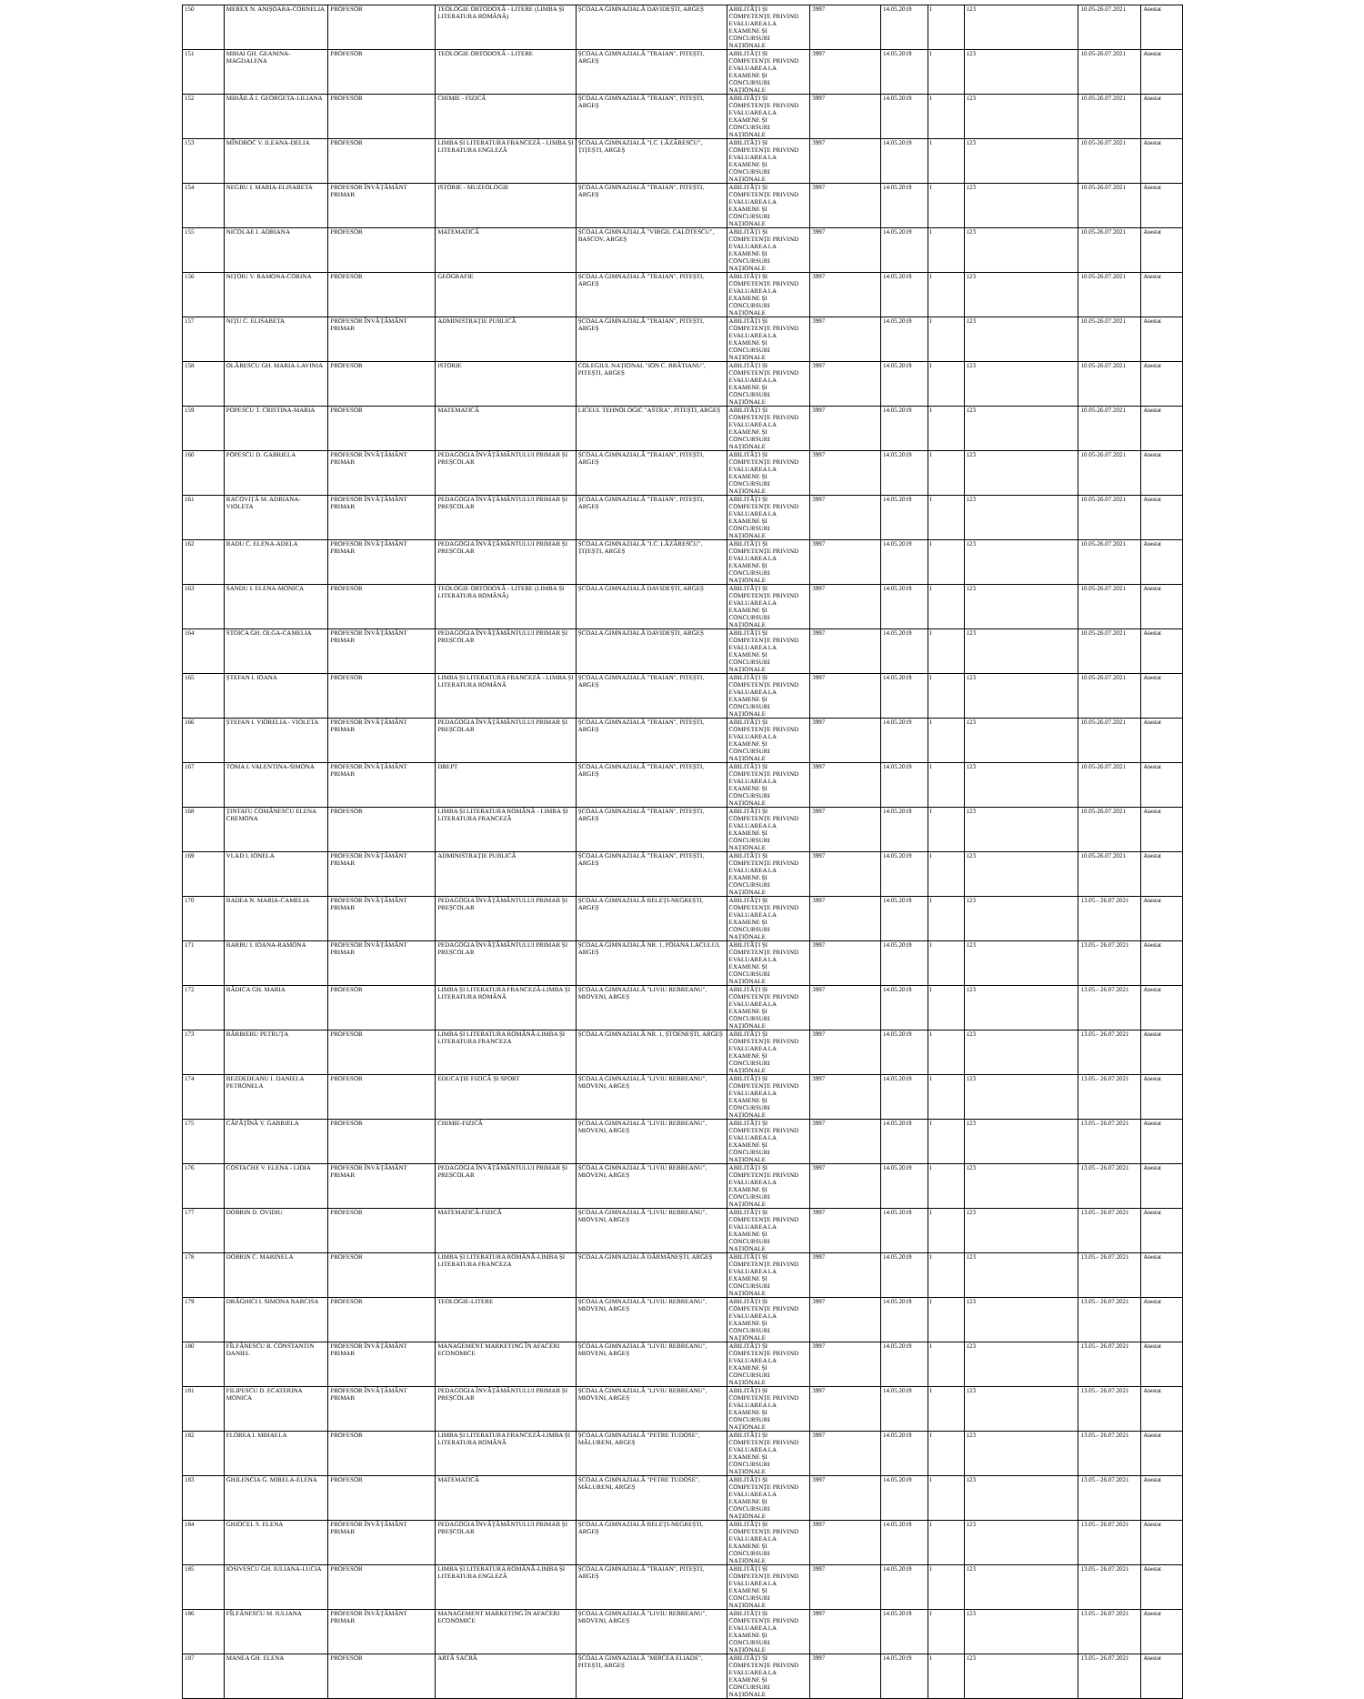| 150 | MEREX N. ANIȘOARA-CORNELIA | PROFESOR | TEOLOGIE ORTODOXĂ - LITERE (LIMBA ȘI LITERATURA ROMÂNĂ) | ȘCOALA GIMNAZIALĂ DAVIDEȘTI, ARGEȘ | ABILITĂȚI ȘI COMPETENȚE PRIVIND EVALUAREA LA EXAMENE ȘI CONCURSURI NAȚIONALE | 3997 | 14.05.2019 | I | 123 | 10.05-26.07.2021 | Atestat |
| 151 | MIHAI GH. GEANINA-MAGDALENA | PROFESOR | TEOLOGIE ORTODOXĂ - LITERE | ȘCOALA GIMNAZIALĂ "TRAIAN", PITEȘTI, ARGEȘ | ABILITĂȚI ȘI COMPETENȚE PRIVIND EVALUAREA LA EXAMENE ȘI CONCURSURI NAȚIONALE | 3997 | 14.05.2019 | I | 123 | 10.05-26.07.2021 | Atestat |
| 152 | MIHĂILĂ I. GEORGETA-LILIANA | PROFESOR | CHIMIE - FIZICĂ | ȘCOALA GIMNAZIALĂ "TRAIAN", PITEȘTI, ARGEȘ | ABILITĂȚI ȘI COMPETENȚE PRIVIND EVALUAREA LA EXAMENE ȘI CONCURSURI NAȚIONALE | 3997 | 14.05.2019 | I | 123 | 10.05-26.07.2021 | Atestat |
| 153 | MÎNDROC V. ILEANA-DELIA | PROFESOR | LIMBA ȘI LITERATURA FRANCEZĂ - LIMBA ȘI LITERATURA ENGLEZĂ | ȘCOALA GIMNAZIALĂ "I.C. LĂZĂRESCU", ȚIȚEȘTI, ARGEȘ | ABILITĂȚI ȘI COMPETENȚE PRIVIND EVALUAREA LA EXAMENE ȘI CONCURSURI NAȚIONALE | 3997 | 14.05.2019 | I | 123 | 10.05-26.07.2021 | Atestat |
| 154 | NEGRU I. MARIA-ELISABETA | PROFESOR ÎNVĂȚĂMÂNT PRIMAR | ISTORIE - MUZEOLOGIE | ȘCOALA GIMNAZIALĂ "TRAIAN", PITEȘTI, ARGEȘ | ABILITĂȚI ȘI COMPETENȚE PRIVIND EVALUAREA LA EXAMENE ȘI CONCURSURI NAȚIONALE | 3997 | 14.05.2019 | I | 123 | 10.05-26.07.2021 | Atestat |
| 155 | NICOLAE I. ADRIANA | PROFESOR | MATEMATICĂ | ȘCOALA GIMNAZIALĂ "VIRGIL CALOTESCU", BASCOV, ARGEȘ | ABILITĂȚI ȘI COMPETENȚE PRIVIND EVALUAREA LA EXAMENE ȘI CONCURSURI NAȚIONALE | 3997 | 14.05.2019 | I | 123 | 10.05-26.07.2021 | Atestat |
| 156 | NIȚOIU V. RAMONA-CORINA | PROFESOR | GEOGRAFIE | ȘCOALA GIMNAZIALĂ "TRAIAN", PITEȘTI, ARGEȘ | ABILITĂȚI ȘI COMPETENȚE PRIVIND EVALUAREA LA EXAMENE ȘI CONCURSURI NAȚIONALE | 3997 | 14.05.2019 | I | 123 | 10.05-26.07.2021 | Atestat |
| 157 | NIȚU C. ELISABETA | PROFESOR ÎNVĂȚĂMÂNT PRIMAR | ADMINISTRAȚIE PUBLICĂ | ȘCOALA GIMNAZIALĂ "TRAIAN", PITEȘTI, ARGEȘ | ABILITĂȚI ȘI COMPETENȚE PRIVIND EVALUAREA LA EXAMENE ȘI CONCURSURI NAȚIONALE | 3997 | 14.05.2019 | I | 123 | 10.05-26.07.2021 | Atestat |
| 158 | OLĂRESCU GH. MARIA-LAVINIA | PROFESOR | ISTORIE | COLEGIUL NAȚIONAL "ION C. BRĂTIANU", PITEȘTI, ARGEȘ | ABILITĂȚI ȘI COMPETENȚE PRIVIND EVALUAREA LA EXAMENE ȘI CONCURSURI NAȚIONALE | 3997 | 14.05.2019 | I | 123 | 10.05-26.07.2021 | Atestat |
| 159 | POPESCU T. CRISTINA-MARIA | PROFESOR | MATEMATICĂ | LICEUL TEHNOLOGIC "ASTRA", PITEȘTI, ARGEȘ | ABILITĂȚI ȘI COMPETENȚE PRIVIND EVALUAREA LA EXAMENE ȘI CONCURSURI NAȚIONALE | 3997 | 14.05.2019 | I | 123 | 10.05-26.07.2021 | Atestat |
| 160 | POPESCU D. GABRIELA | PROFESOR ÎNVĂȚĂMÂNT PRIMAR | PEDAGOGIA ÎNVĂȚĂMÂNTULUI PRIMAR ȘI PREȘCOLAR | ȘCOALA GIMNAZIALĂ "TRAIAN", PITEȘTI, ARGEȘ | ABILITĂȚI ȘI COMPETENȚE PRIVIND EVALUAREA LA EXAMENE ȘI CONCURSURI NAȚIONALE | 3997 | 14.05.2019 | I | 123 | 10.05-26.07.2021 | Atestat |
| 161 | RACOVIȚĂ M. ADRIANA-VIOLETA | PROFESOR ÎNVĂȚĂMÂNT PRIMAR | PEDAGOGIA ÎNVĂȚĂMÂNTULUI PRIMAR ȘI PREȘCOLAR | ȘCOALA GIMNAZIALĂ "TRAIAN", PITEȘTI, ARGEȘ | ABILITĂȚI ȘI COMPETENȚE PRIVIND EVALUAREA LA EXAMENE ȘI CONCURSURI NAȚIONALE | 3997 | 14.05.2019 | I | 123 | 10.05-26.07.2021 | Atestat |
| 162 | RADU C. ELENA-ADELA | PROFESOR ÎNVĂȚĂMÂNT PRIMAR | PEDAGOGIA ÎNVĂȚĂMÂNTULUI PRIMAR ȘI PREȘCOLAR | ȘCOALA GIMNAZIALĂ "I.C. LĂZĂRESCU", ȚIȚEȘTI, ARGEȘ | ABILITĂȚI ȘI COMPETENȚE PRIVIND EVALUAREA LA EXAMENE ȘI CONCURSURI NAȚIONALE | 3997 | 14.05.2019 | I | 123 | 10.05-26.07.2021 | Atestat |
| 163 | SANDU I. ELENA-MONICA | PROFESOR | TEOLOGIE ORTODOXĂ - LITERE (LIMBA ȘI LITERATURA ROMÂNĂ) | ȘCOALA GIMNAZIALĂ DAVIDEȘTI, ARGEȘ | ABILITĂȚI ȘI COMPETENȚE PRIVIND EVALUAREA LA EXAMENE ȘI CONCURSURI NAȚIONALE | 3997 | 14.05.2019 | I | 123 | 10.05-26.07.2021 | Atestat |
| 164 | STOICA GH. OLGA-CAMELIA | PROFESOR ÎNVĂȚĂMÂNT PRIMAR | PEDAGOGIA ÎNVĂȚĂMÂNTULUI PRIMAR ȘI PREȘCOLAR | ȘCOALA GIMNAZIALĂ DAVIDEȘTI, ARGEȘ | ABILITĂȚI ȘI COMPETENȚE PRIVIND EVALUAREA LA EXAMENE ȘI CONCURSURI NAȚIONALE | 3997 | 14.05.2019 | I | 123 | 10.05-26.07.2021 | Atestat |
| 165 | ȘTEFAN I. IOANA | PROFESOR | LIMBA ȘI LITERATURA FRANCEZĂ - LIMBA ȘI LITERATURA ROMÂNĂ | ȘCOALA GIMNAZIALĂ "TRAIAN", PITEȘTI, ARGEȘ | ABILITĂȚI ȘI COMPETENȚE PRIVIND EVALUAREA LA EXAMENE ȘI CONCURSURI NAȚIONALE | 3997 | 14.05.2019 | I | 123 | 10.05-26.07.2021 | Atestat |
| 166 | ȘTEFAN I. VIORELIA - VIOLETA | PROFESOR ÎNVĂȚĂMÂNT PRIMAR | PEDAGOGIA ÎNVĂȚĂMÂNTULUI PRIMAR ȘI PREȘCOLAR | ȘCOALA GIMNAZIALĂ "TRAIAN", PITEȘTI, ARGEȘ | ABILITĂȚI ȘI COMPETENȚE PRIVIND EVALUAREA LA EXAMENE ȘI CONCURSURI NAȚIONALE | 3997 | 14.05.2019 | I | 123 | 10.05-26.07.2021 | Atestat |
| 167 | TOMA I. VALENTINA-SIMONA | PROFESOR ÎNVĂȚĂMÂNT PRIMAR | DREPT | ȘCOALA GIMNAZIALĂ "TRAIAN", PITEȘTI, ARGEȘ | ABILITĂȚI ȘI COMPETENȚE PRIVIND EVALUAREA LA EXAMENE ȘI CONCURSURI NAȚIONALE | 3997 | 14.05.2019 | I | 123 | 10.05-26.07.2021 | Atestat |
| 168 | ȚINTATU COMĂNESCU ELENA CREMONA | PROFESOR | LIMBA ȘI LITERATURA ROMÂNĂ - LIMBA ȘI LITERATURA FRANCEZĂ | ȘCOALA GIMNAZIALĂ "TRAIAN", PITEȘTI, ARGEȘ | ABILITĂȚI ȘI COMPETENȚE PRIVIND EVALUAREA LA EXAMENE ȘI CONCURSURI NAȚIONALE | 3997 | 14.05.2019 | I | 123 | 10.05-26.07.2021 | Atestat |
| 169 | VLAD I. IONELA | PROFESOR ÎNVĂȚĂMÂNT PRIMAR | ADMINISTRAȚIE PUBLICĂ | ȘCOALA GIMNAZIALĂ "TRAIAN", PITEȘTI, ARGEȘ | ABILITĂȚI ȘI COMPETENȚE PRIVIND EVALUAREA LA EXAMENE ȘI CONCURSURI NAȚIONALE | 3997 | 14.05.2019 | I | 123 | 10.05-26.07.2021 | Atestat |
| 170 | BADEA N. MARIA-CAMELIA | PROFESOR ÎNVĂȚĂMÂNT PRIMAR | PEDAGOGIA ÎNVĂȚĂMÂNTULUI PRIMAR ȘI PREȘCOLAR | ȘCOALA GIMNAZIALĂ BELEȚI-NEGREȘTI, ARGEȘ | ABILITĂȚI ȘI COMPETENȚE PRIVIND EVALUAREA LA EXAMENE ȘI CONCURSURI NAȚIONALE | 3997 | 14.05.2019 | I | 123 | 13.05.- 26.07.2021 | Atestat |
| 171 | BARBU I. IOANA-RAMONA | PROFESOR ÎNVĂȚĂMÂNT PRIMAR | PEDAGOGIA ÎNVĂȚĂMÂNTULUI PRIMAR ȘI PREȘCOLAR | ȘCOALA GIMNAZIALĂ NR. 1, POIANA LACULUI, ARGEȘ | ABILITĂȚI ȘI COMPETENȚE PRIVIND EVALUAREA LA EXAMENE ȘI CONCURSURI NAȚIONALE | 3997 | 14.05.2019 | I | 123 | 13.05.- 26.07.2021 | Atestat |
| 172 | BĂDICA GH. MARIA | PROFESOR | LIMBA ȘI LITERATURA FRANCEZĂ-LIMBA ȘI LITERATURA ROMÂNĂ | ȘCOALA GIMNAZIALĂ "LIVIU REBREANU", MIOVENI, ARGEȘ | ABILITĂȚI ȘI COMPETENȚE PRIVIND EVALUAREA LA EXAMENE ȘI CONCURSURI NAȚIONALE | 3997 | 14.05.2019 | I | 123 | 13.05.- 26.07.2021 | Atestat |
| 173 | BĂRBIERU PETRUȚA | PROFESOR | LIMBA ȘI LITERATURA ROMÂNĂ-LIMBA ȘI LITERATURA FRANCEZA | ȘCOALA GIMNAZIALĂ NR. 1, ȘTOENEȘTI, ARGEȘ | ABILITĂȚI ȘI COMPETENȚE PRIVIND EVALUAREA LA EXAMENE ȘI CONCURSURI NAȚIONALE | 3997 | 14.05.2019 | I | 123 | 13.05.- 26.07.2021 | Atestat |
| 174 | BEZDEDEANU I. DANIELA PETRONELA | PROFESOR | EDUCAȚIE FIZICĂ ȘI SPORT | ȘCOALA GIMNAZIALĂ "LIVIU REBREANU", MIOVENI, ARGEȘ | ABILITĂȚI ȘI COMPETENȚE PRIVIND EVALUAREA LA EXAMENE ȘI CONCURSURI NAȚIONALE | 3997 | 14.05.2019 | I | 123 | 13.05.- 26.07.2021 | Atestat |
| 175 | CĂPĂȚÎNĂ V. GABRIELA | PROFESOR | CHIMIE-FIZICĂ | ȘCOALA GIMNAZIALĂ "LIVIU REBREANU", MIOVENI, ARGEȘ | ABILITĂȚI ȘI COMPETENȚE PRIVIND EVALUAREA LA EXAMENE ȘI CONCURSURI NAȚIONALE | 3997 | 14.05.2019 | I | 123 | 13.05.- 26.07.2021 | Atestat |
| 176 | COSTACHE V. ELENA - LIDIA | PROFESOR ÎNVĂȚĂMÂNT PRIMAR | PEDAGOGIA ÎNVĂȚĂMÂNTULUI PRIMAR ȘI PREȘCOLAR | ȘCOALA GIMNAZIALĂ "LIVIU REBREANU", MIOVENI, ARGEȘ | ABILITĂȚI ȘI COMPETENȚE PRIVIND EVALUAREA LA EXAMENE ȘI CONCURSURI NAȚIONALE | 3997 | 14.05.2019 | I | 123 | 13.05.- 26.07.2021 | Atestat |
| 177 | DOBRIN D. OVIDIU | PROFESOR | MATEMATICĂ-FIZICĂ | ȘCOALA GIMNAZIALĂ "LIVIU REBREANU", MIOVENI, ARGEȘ | ABILITĂȚI ȘI COMPETENȚE PRIVIND EVALUAREA LA EXAMENE ȘI CONCURSURI NAȚIONALE | 3997 | 14.05.2019 | I | 123 | 13.05.- 26.07.2021 | Atestat |
| 178 | DOBRIN C. MARINELA | PROFESOR | LIMBA ȘI LITERATURA ROMÂNĂ-LIMBA ȘI LITERATURA FRANCEZA | ȘCOALA GIMNAZIALĂ DÂRMĂNEȘTI, ARGEȘ | ABILITĂȚI ȘI COMPETENȚE PRIVIND EVALUAREA LA EXAMENE ȘI CONCURSURI NAȚIONALE | 3997 | 14.05.2019 | I | 123 | 13.05.- 26.07.2021 | Atestat |
| 179 | DRĂGHICI I. SIMONA NARCISA | PROFESOR | TEOLOGIE-LITERE | ȘCOALA GIMNAZIALĂ "LIVIU REBREANU", MIOVENI, ARGEȘ | ABILITĂȚI ȘI COMPETENȚE PRIVIND EVALUAREA LA EXAMENE ȘI CONCURSURI NAȚIONALE | 3997 | 14.05.2019 | I | 123 | 13.05.- 26.07.2021 | Atestat |
| 180 | FÎLFĂNESCU R. CONSTANTIN DANIEL | PROFESOR ÎNVĂȚĂMÂNT PRIMAR | MANAGEMENT MARKETING ÎN AFACERI ECONOMICE | ȘCOALA GIMNAZIALĂ "LIVIU REBREANU", MIOVENI, ARGEȘ | ABILITĂȚI ȘI COMPETENȚE PRIVIND EVALUAREA LA EXAMENE ȘI CONCURSURI NAȚIONALE | 3997 | 14.05.2019 | I | 123 | 13.05.- 26.07.2021 | Atestat |
| 181 | FILIPESCU D. ECATERINA MONICA | PROFESOR ÎNVĂȚĂMÂNT PRIMAR | PEDAGOGIA ÎNVĂȚĂMÂNTULUI PRIMAR ȘI PREȘCOLAR | ȘCOALA GIMNAZIALĂ "LIVIU REBREANU", MIOVENI, ARGEȘ | ABILITĂȚI ȘI COMPETENȚE PRIVIND EVALUAREA LA EXAMENE ȘI CONCURSURI NAȚIONALE | 3997 | 14.05.2019 | I | 123 | 13.05.- 26.07.2021 | Atestat |
| 182 | FLOREA I. MIHAELA | PROFESOR | LIMBA ȘI LITERATURA FRANCEZĂ-LIMBA ȘI LITERATURA ROMÂNĂ | ȘCOALA GIMNAZIALĂ "PETRE TUDOSE", MĂLURENI, ARGEȘ | ABILITĂȚI ȘI COMPETENȚE PRIVIND EVALUAREA LA EXAMENE ȘI CONCURSURI NAȚIONALE | 3997 | 14.05.2019 | I | 123 | 13.05.- 26.07.2021 | Atestat |
| 183 | GHILENCIA G. MIRELA-ELENA | PROFESOR | MATEMATICĂ | ȘCOALA GIMNAZIALĂ "PETRE TUDOSE", MĂLURENI, ARGEȘ | ABILITĂȚI ȘI COMPETENȚE PRIVIND EVALUAREA LA EXAMENE ȘI CONCURSURI NAȚIONALE | 3997 | 14.05.2019 | I | 123 | 13.05.- 26.07.2021 | Atestat |
| 184 | GHIOCEL S. ELENA | PROFESOR ÎNVĂȚĂMÂNT PRIMAR | PEDAGOGIA ÎNVĂȚĂMÂNTULUI PRIMAR ȘI PREȘCOLAR | ȘCOALA GIMNAZIALĂ BELEȚI-NEGREȘTI, ARGEȘ | ABILITĂȚI ȘI COMPETENȚE PRIVIND EVALUAREA LA EXAMENE ȘI CONCURSURI NAȚIONALE | 3997 | 14.05.2019 | I | 123 | 13.05.- 26.07.2021 | Atestat |
| 185 | IOSIVESCU GH. IULIANA-LUCIA | PROFESOR | LIMBA ȘI LITERATURA ROMÂNĂ-LIMBA ȘI LITERATURA ENGLEZĂ | ȘCOALA GIMNAZIALĂ "TRAIAN", PITEȘTI, ARGEȘ | ABILITĂȚI ȘI COMPETENȚE PRIVIND EVALUAREA LA EXAMENE ȘI CONCURSURI NAȚIONALE | 3997 | 14.05.2019 | I | 123 | 13.05.- 26.07.2021 | Atestat |
| 186 | FÎLFĂNESCU M. IULIANA | PROFESOR ÎNVĂȚĂMÂNT PRIMAR | MANAGEMENT MARKETING ÎN AFACERI ECONOMICE | ȘCOALA GIMNAZIALĂ "LIVIU REBREANU", MIOVENI, ARGEȘ | ABILITĂȚI ȘI COMPETENȚE PRIVIND EVALUAREA LA EXAMENE ȘI CONCURSURI NAȚIONALE | 3997 | 14.05.2019 | I | 123 | 13.05.- 26.07.2021 | Atestat |
| 187 | MANEA GH. ELENA | PROFESOR | ARTĂ SACRĂ | ȘCOALA GIMNAZIALĂ "MIRCEA ELIADE", PITEȘTI, ARGEȘ | ABILITĂȚI ȘI COMPETENȚE PRIVIND EVALUAREA LA EXAMENE ȘI CONCURSURI NAȚIONALE | 3997 | 14.05.2019 | I | 123 | 13.05.- 26.07.2021 | Atestat |